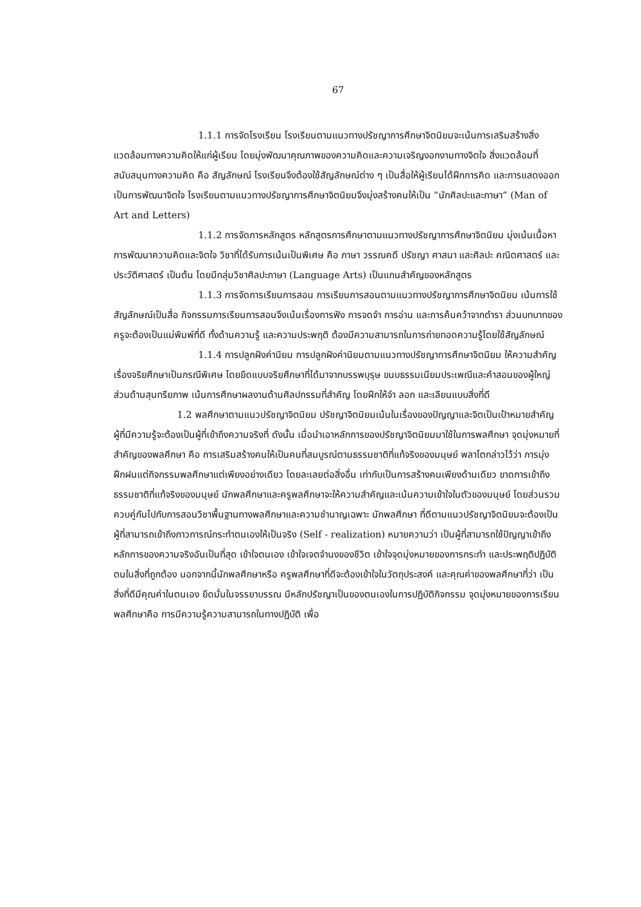67
1.1.1 การจัดโรงเรียน โรงเรียนตามแนวทางปรัชญาการศึกษาจิตนิยมจะเน้นการเสริมสร้างสิ่งแวดล้อมทางความคิดให้แก่ผู้เรียน โดยมุ่งพัฒนาคุณภาพของความคิดและความเจริญงอกงามทางจิตใจ สิ่งแวดล้อมที่สนับสนุนทางความคิด คือ สัญลักษณ์ โรงเรียนจึงต้องใช้สัญลักษณ์ต่าง ๆ เป็นสื่อให้ผู้เรียนได้ฝึกการคิด และการแสดงออกเป็นการพัฒนาจิตใจ โรงเรียนตามแนวทางปรัชญาการศึกษาจิตนิยมจึงมุ่งสร้างคนให้เป็น “นักศิลปะและภาษา” (Man of Art and Letters)
1.1.2 การจัดการหลักสูตร หลักสูตรการศึกษาตามแนวทางปรัชญาการศึกษาจิตนิยม มุ่งเน้นเนื้อหาการพัฒนาความคิดและจิตใจ วิชาที่ได้รับการเน้นเป็นพิเศษ คือ ภาษา วรรณคดี ปรัชญา ศาสนา และศิลปะ คณิตศาสตร์ และประวัติศาสตร์ เป็นต้น โดยมีกลุ่มวิชาศิลปะภาษา (Language Arts) เป็นแกนสำคัญของหลักสูตร
1.1.3 การจัดการเรียนการสอน การเรียนการสอนตามแนวทางปรัชญาการศึกษาจิตนิยม เน้นการใช้สัญลักษณ์เป็นสื่อ กิจกรรมการเรียนการสอนจึงเน้นเรื่องการฟัง การจดจำ การอ่าน และการค้นคว้าจากตำรา ส่วนบทบาทของครูจะต้องเป็นแม่พิมพ์ที่ดี ทั้งด้านความรู้ และความประพฤติ ต้องมีความสามารถในการถ่ายทอดความรู้โดยใช้สัญลักษณ์
1.1.4 การปลูกฝังค่านิยม การปลูกฝังค่านิยมตามแนวทางปรัชญาการศึกษาจิตนิยม ให้ความสำคัญ เรื่องจริยศึกษาเป็นกรณีพิเศษ โดยยึดแบบจริยศึกษาที่ได้มาจากบรรพบุรุษ ขนบธรรมเนียมประเพณีและคำสอนของผู้ใหญ่ ส่วนด้านสุนทรียภาพ เน้นการศึกษาผลงานด้านศิลปกรรมที่สำคัญ โดยฝึกให้จำ ลอก และเลียนแบบสิ่งที่ดี
1.2 พลศึกษาตามแนวปรัชญาจิตนิยม ปรัชญาจิตนิยมเน้นในเรื่องของปัญญาและจิตเป็นเป้าหมายสำคัญ ผู้ที่มีความรู้จะต้องเป็นผู้ที่เข้าถึงความจริงที่ ดังนั้น เมื่อนำเอาหลักการของปรัชญาจิตนิยมมาใช้ในการพลศึกษา จุดมุ่งหมายที่สำคัญของพลศึกษา คือ การเสริมสร้างคนให้เป็นคนที่สมบูรณ์ตามธรรมชาติที่แท้จริงของมนุษย์ พลาโตกล่าวไว้ว่า การมุ่งฝึกฝนแต่กิจกรรมพลศึกษาแต่เพียงอย่างเดียว โดยละเลยต่อสิ่งอื่น เท่ากับเป็นการสร้างคนเพียงด้านเดียว ขาดการเข้าถึงธรรมชาติที่แท้จริงของมนุษย์ นักพลศึกษาและครูพลศึกษาจะให้ความสำคัญและเน้นความเข้าใจในตัวของมนุษย์ โดยส่วนรวมควบคู่กันไปกับการสอนวิชาพื้นฐานทางพลศึกษาและความชำนาญเฉพาะ นักพลศึกษา ที่ดีตามแนวปรัชญาจิตนิยมจะต้องเป็นผู้ที่สามารถเข้าถึงภาวการณ์กระทำตนเองให้เป็นจริง (Self - realization) หมายความว่า เป็นผู้ที่สามารถใช้ปัญญาเข้าถึงหลักการของความจริงอันเป็นที่สุด เข้าใจตนเอง เข้าใจเจตจำนงของชีวิต เข้าใจจุดมุ่งหมายของการกระทำ และประพฤติปฏิบัติตนในสิ่งที่ถูกต้อง นอกจากนี้นักพลศึกษาหรือ ครูพลศึกษาที่ดีจะต้องเข้าใจในวัตถุประสงค์ และคุณค่าของพลศึกษาที่ว่า เป็นสิ่งที่ดีมีคุณค่าในตนเอง ยึดมั่นในจรรยาบรรณ มีหลักปรัชญาเป็นของตนเองในการปฏิบัติกิจกรรม จุดมุ่งหมายของการเรียนพลศึกษาคือ การมีความรู้ความสามารถในทางปฏิบัติ เพื่อ